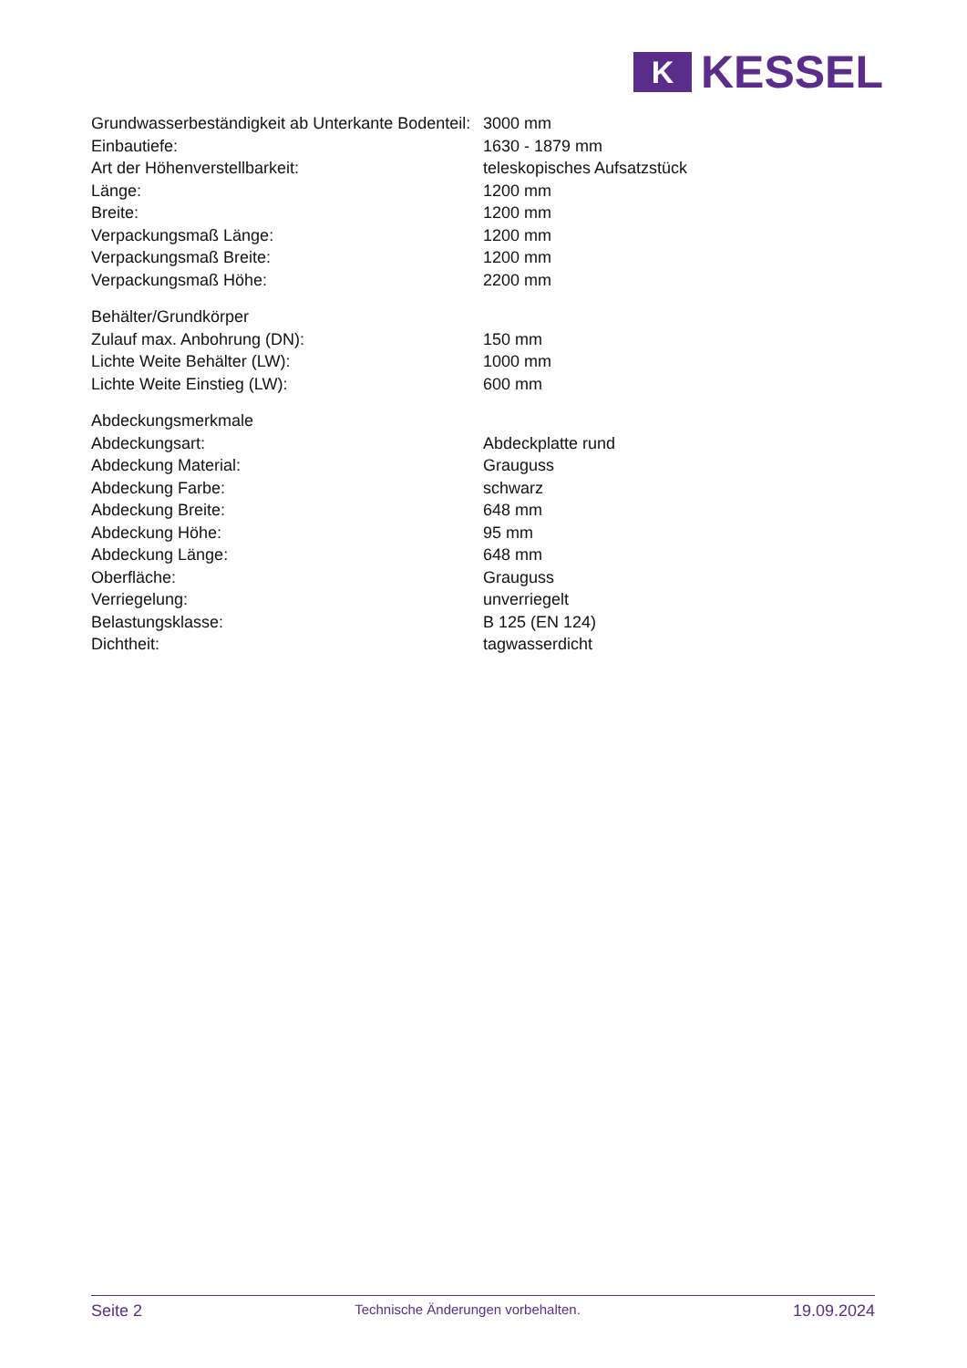K
KESSEL
| Grundwasserbeständigkeit ab Unterkante Bodenteil: | 3000 mm |
| Einbautiefe: | 1630 - 1879 mm |
| Art der Höhenverstellbarkeit: | teleskopisches Aufsatzstück |
| Länge: | 1200 mm |
| Breite: | 1200 mm |
| Verpackungsmaß Länge: | 1200 mm |
| Verpackungsmaß Breite: | 1200 mm |
| Verpackungsmaß Höhe: | 2200 mm |
| Behälter/Grundkörper | |
| Zulauf max. Anbohrung (DN): | 150 mm |
| Lichte Weite Behälter (LW): | 1000 mm |
| Lichte Weite Einstieg (LW): | 600 mm |
| Abdeckungsmerkmale | |
| Abdeckungsart: | Abdeckplatte rund |
| Abdeckung Material: | Grauguss |
| Abdeckung Farbe: | schwarz |
| Abdeckung Breite: | 648 mm |
| Abdeckung Höhe: | 95 mm |
| Abdeckung Länge: | 648 mm |
| Oberfläche: | Grauguss |
| Verriegelung: | unverriegelt |
| Belastungsklasse: | B 125 (EN 124) |
| Dichtheit: | tagwasserdicht |
Seite 2 Technische Änderungen vorbehalten. 19.09.2024